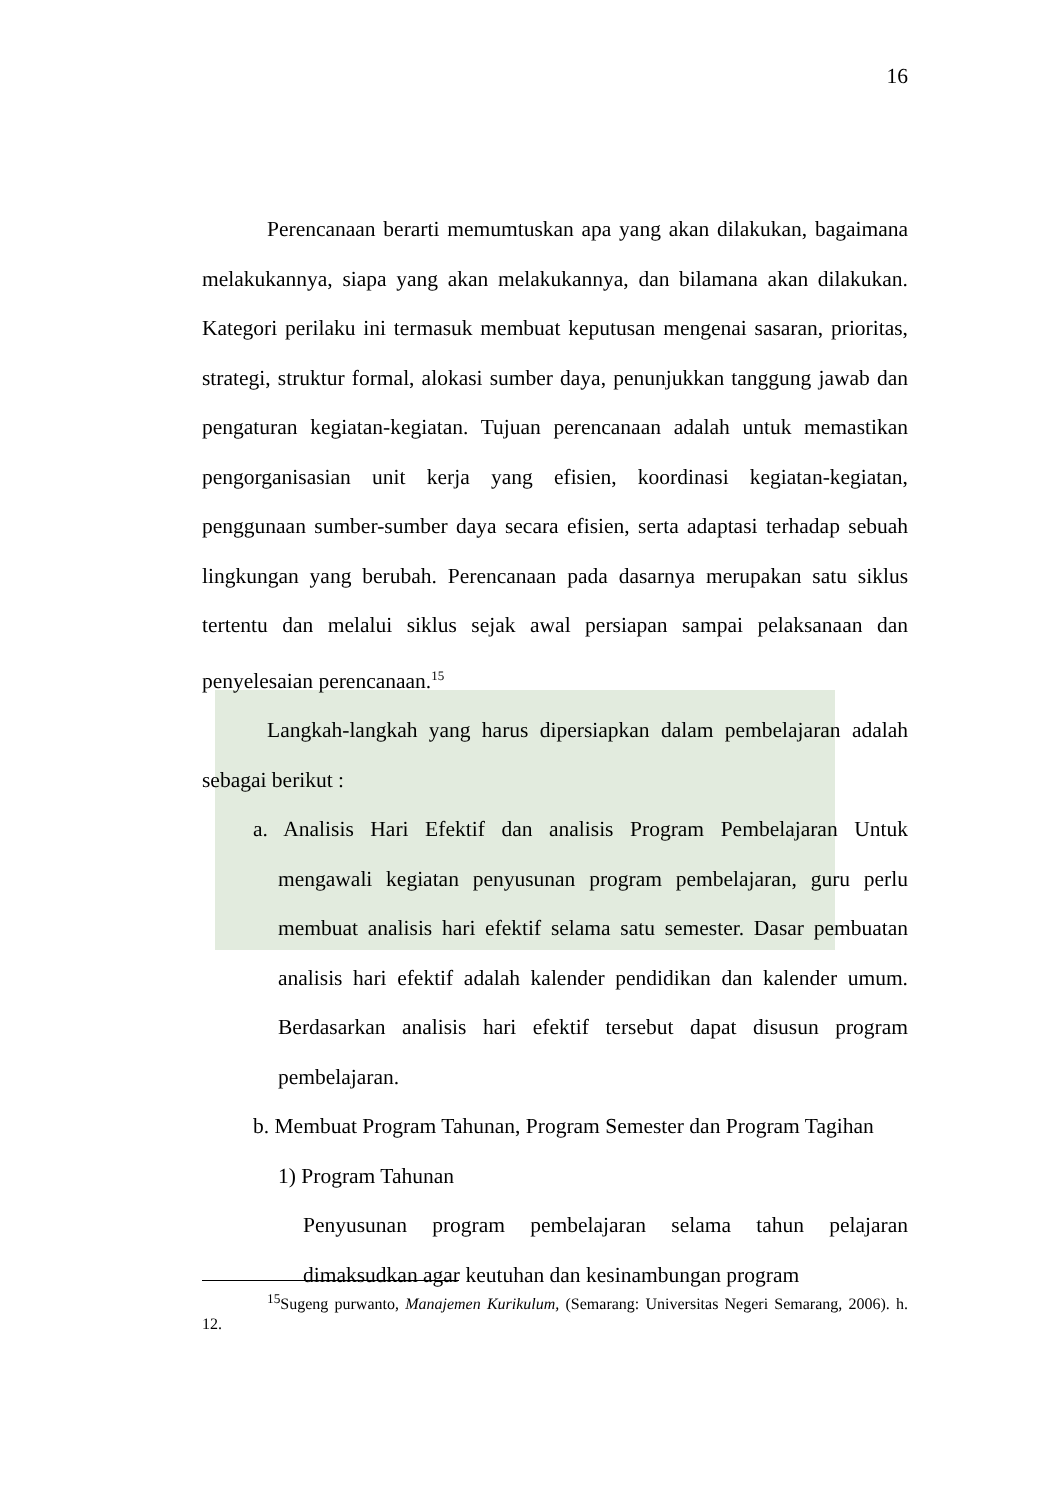16
Perencanaan berarti memumtuskan apa yang akan dilakukan, bagaimana melakukannya, siapa yang akan melakukannya, dan bilamana akan dilakukan. Kategori perilaku ini termasuk membuat keputusan mengenai sasaran, prioritas, strategi, struktur formal, alokasi sumber daya, penunjukkan tanggung jawab dan pengaturan kegiatan-kegiatan. Tujuan perencanaan adalah untuk memastikan pengorganisasian unit kerja yang efisien, koordinasi kegiatan-kegiatan, penggunaan sumber-sumber daya secara efisien, serta adaptasi terhadap sebuah lingkungan yang berubah. Perencanaan pada dasarnya merupakan satu siklus tertentu dan melalui siklus sejak awal persiapan sampai pelaksanaan dan penyelesaian perencanaan.<sup>15</sup>
Langkah-langkah yang harus dipersiapkan dalam pembelajaran adalah sebagai berikut :
a. Analisis Hari Efektif dan analisis Program Pembelajaran Untuk mengawali kegiatan penyusunan program pembelajaran, guru perlu membuat analisis hari efektif selama satu semester. Dasar pembuatan analisis hari efektif adalah kalender pendidikan dan kalender umum. Berdasarkan analisis hari efektif tersebut dapat disusun program pembelajaran.
b. Membuat Program Tahunan, Program Semester dan Program Tagihan
1) Program Tahunan
Penyusunan program pembelajaran selama tahun pelajaran dimaksudkan agar keutuhan dan kesinambungan program
<sup>15</sup> Sugeng purwanto, Manajemen Kurikulum, (Semarang: Universitas Negeri Semarang, 2006). h. 12.